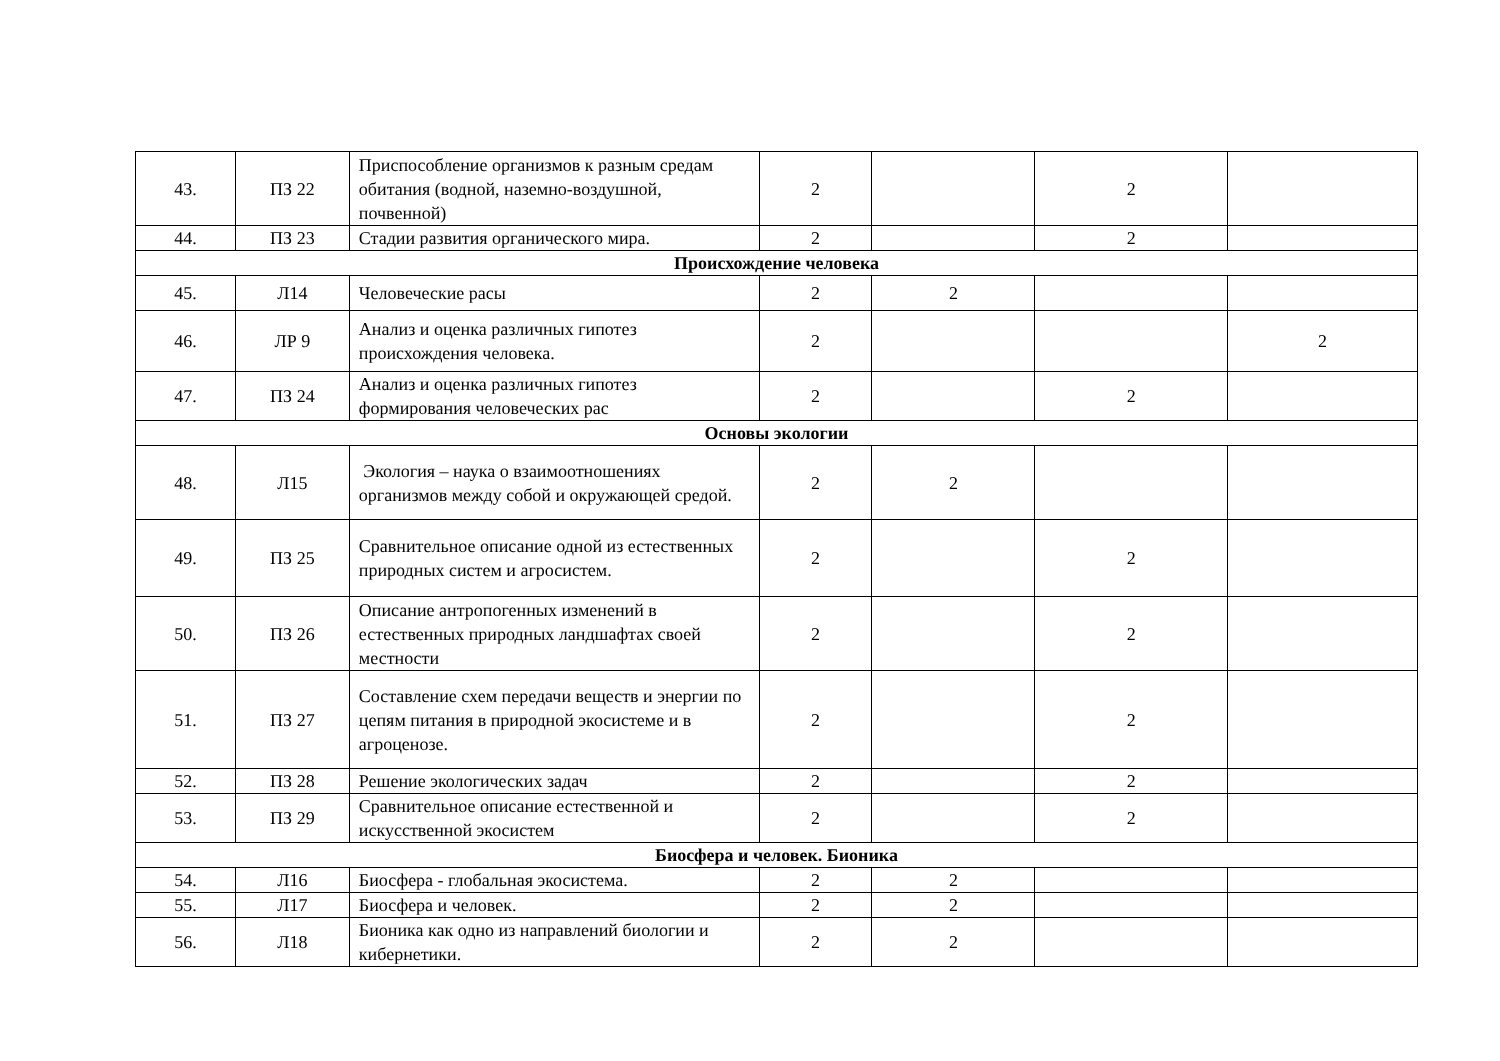| 43. | ПЗ 22 | Приспособление организмов к разным средам обитания (водной, наземно-воздушной, почвенной) | 2 | | 2 | |
| 44. | ПЗ 23 | Стадии развития органического мира. | 2 | | 2 | |
| Происхождение человека | | | | | | |
| 45. | Л14 | Человеческие расы | 2 | 2 | | |
| 46. | ЛР 9 | Анализ и оценка различных гипотез происхождения человека. | 2 | | | 2 |
| 47. | ПЗ 24 | Анализ и оценка различных гипотез формирования человеческих рас | 2 | | 2 | |
| Основы экологии | | | | | | |
| 48. | Л15 | Экология – наука о взаимоотношениях организмов между собой и окружающей средой. | 2 | 2 | | |
| 49. | ПЗ 25 | Сравнительное описание одной из естественных природных систем и агросистем. | 2 | | 2 | |
| 50. | ПЗ 26 | Описание антропогенных изменений в естественных природных ландшафтах своей местности | 2 | | 2 | |
| 51. | ПЗ 27 | Составление схем передачи веществ и энергии по цепям питания в природной экосистеме и в агроценозе. | 2 | | 2 | |
| 52. | ПЗ 28 | Решение экологических задач | 2 | | 2 | |
| 53. | ПЗ 29 | Сравнительное описание естественной и искусственной экосистем | 2 | | 2 | |
| Биосфера и человек. Бионика | | | | | | |
| 54. | Л16 | Биосфера - глобальная экосистема. | 2 | 2 | | |
| 55. | Л17 | Биосфера и человек. | 2 | 2 | | |
| 56. | Л18 | Бионика как одно из направлений биологии и кибернетики. | 2 | 2 | | |